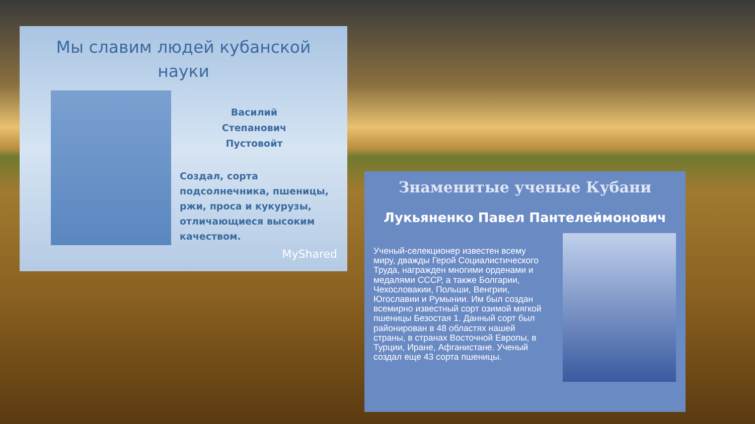Мы славим людей кубанской
науки
Василий
Степанович
Пустовойт
Создал, сорта
подсолнечника, пшеницы,
ржи, проса и кукурузы,
отличающиеся высоким
качеством.
MyShared
Знаменитые ученые Кубани
Лукьяненко Павел Пантелеймонович
Ученый-селекционер известен всему миру, дважды Герой Социалистического Труда, награжден многими орденами и медалями СССР, а также Болгарии, Чехословакии, Польши, Венгрии, Югославии и Румынии. Им был создан всемирно известный сорт озимой мягкой пшеницы Безостая 1. Данный сорт был районирован в 48 областях нашей страны, в странах Восточной Европы, в Турции, Иране, Афганистане. Ученый создал еще 43 сорта пшеницы.